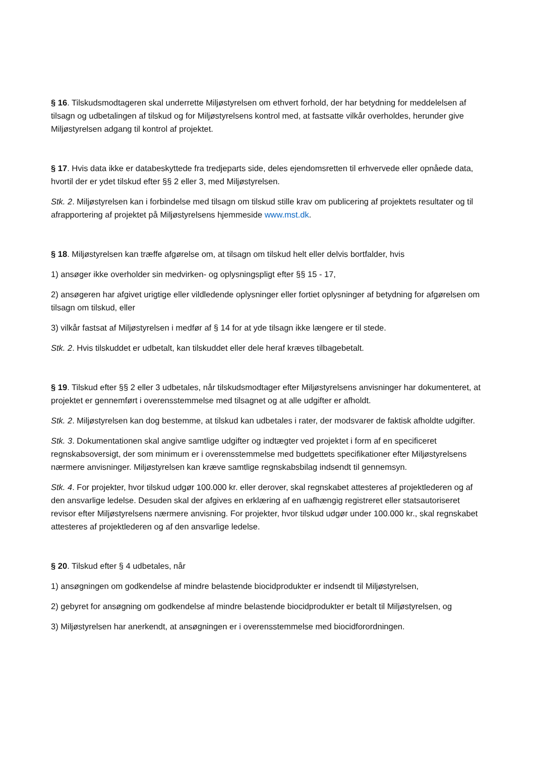§ 16. Tilskudsmodtageren skal underrette Miljøstyrelsen om ethvert forhold, der har betydning for meddelelsen af tilsagn og udbetalingen af tilskud og for Miljøstyrelsens kontrol med, at fastsatte vilkår overholdes, herunder give Miljøstyrelsen adgang til kontrol af projektet.
§ 17. Hvis data ikke er databeskyttede fra tredjeparts side, deles ejendomsretten til erhvervede eller opnåede data, hvortil der er ydet tilskud efter §§ 2 eller 3, med Miljøstyrelsen.
Stk. 2. Miljøstyrelsen kan i forbindelse med tilsagn om tilskud stille krav om publicering af projektets resultater og til afrapportering af projektet på Miljøstyrelsens hjemmeside www.mst.dk.
§ 18. Miljøstyrelsen kan træffe afgørelse om, at tilsagn om tilskud helt eller delvis bortfalder, hvis
1) ansøger ikke overholder sin medvirken- og oplysningspligt efter §§ 15 - 17,
2) ansøgeren har afgivet urigtige eller vildledende oplysninger eller fortiet oplysninger af betydning for afgørelsen om tilsagn om tilskud, eller
3) vilkår fastsat af Miljøstyrelsen i medfør af § 14 for at yde tilsagn ikke længere er til stede.
Stk. 2. Hvis tilskuddet er udbetalt, kan tilskuddet eller dele heraf kræves tilbagebetalt.
§ 19. Tilskud efter §§ 2 eller 3 udbetales, når tilskudsmodtager efter Miljøstyrelsens anvisninger har dokumenteret, at projektet er gennemført i overensstemmelse med tilsagnet og at alle udgifter er afholdt.
Stk. 2. Miljøstyrelsen kan dog bestemme, at tilskud kan udbetales i rater, der modsvarer de faktisk afholdte udgifter.
Stk. 3. Dokumentationen skal angive samtlige udgifter og indtægter ved projektet i form af en specificeret regnskabsoversigt, der som minimum er i overensstemmelse med budgettets specifikationer efter Miljøstyrelsens nærmere anvisninger. Miljøstyrelsen kan kræve samtlige regnskabsbilag indsendt til gennemsyn.
Stk. 4. For projekter, hvor tilskud udgør 100.000 kr. eller derover, skal regnskabet attesteres af projektlederen og af den ansvarlige ledelse. Desuden skal der afgives en erklæring af en uafhængig registreret eller statsautoriseret revisor efter Miljøstyrelsens nærmere anvisning. For projekter, hvor tilskud udgør under 100.000 kr., skal regnskabet attesteres af projektlederen og af den ansvarlige ledelse.
§ 20. Tilskud efter § 4 udbetales, når
1) ansøgningen om godkendelse af mindre belastende biocidprodukter er indsendt til Miljøstyrelsen,
2) gebyret for ansøgning om godkendelse af mindre belastende biocidprodukter er betalt til Miljøstyrelsen, og
3) Miljøstyrelsen har anerkendt, at ansøgningen er i overensstemmelse med biocidforordningen.